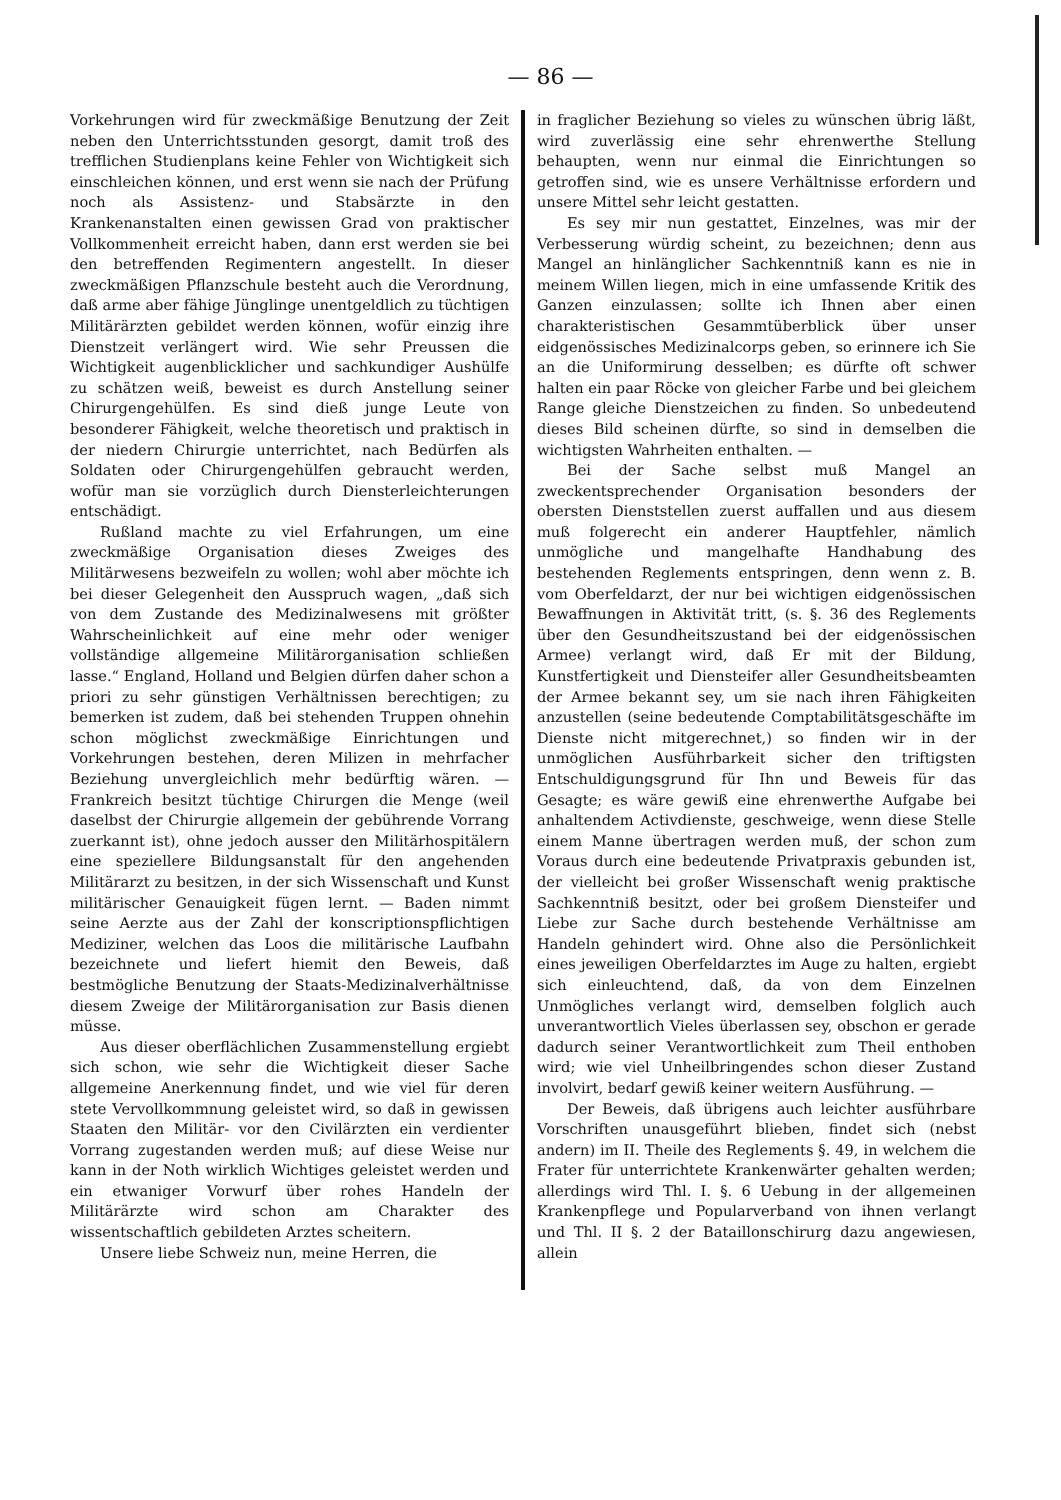— 86 —
Vorkehrungen wird für zweckmäßige Benutzung der Zeit neben den Unterrichtsstunden gesorgt, damit troß des trefflichen Studienplans keine Fehler von Wichtigkeit sich einschleichen können, und erst wenn sie nach der Prüfung noch als Assistenz- und Stabsärzte in den Krankenanstalten einen gewissen Grad von praktischer Vollkommenheit erreicht haben, dann erst werden sie bei den betreffenden Regimentern angestellt. In dieser zweckmäßigen Pflanzschule besteht auch die Verordnung, daß arme aber fähige Jünglinge unentgeldlich zu tüchtigen Militärärzten gebildet werden können, wofür einzig ihre Dienstzeit verlängert wird. Wie sehr Preussen die Wichtigkeit augenblicklicher und sachkundiger Aushülfe zu schätzen weiß, beweist es durch Anstellung seiner Chirurgengehülfen. Es sind dieß junge Leute von besonderer Fähigkeit, welche theoretisch und praktisch in der niedern Chirurgie unterrichtet, nach Bedürfen als Soldaten oder Chirurgengehülfen gebraucht werden, wofür man sie vorzüglich durch Diensterleichterungen entschädigt.
Rußland machte zu viel Erfahrungen, um eine zweckmäßige Organisation dieses Zweiges des Militärwesens bezweifeln zu wollen; wohl aber möchte ich bei dieser Gelegenheit den Ausspruch wagen, „daß sich von dem Zustande des Medizinalwesens mit größter Wahrscheinlichkeit auf eine mehr oder weniger vollständige allgemeine Militärorganisation schließen lasse.“ England, Holland und Belgien dürfen daher schon a priori zu sehr günstigen Verhältnissen berechtigen; zu bemerken ist zudem, daß bei stehenden Truppen ohnehin schon möglichst zweckmäßige Einrichtungen und Vorkehrungen bestehen, deren Milizen in mehrfacher Beziehung unvergleichlich mehr bedürftig wären. — Frankreich besitzt tüchtige Chirurgen die Menge (weil daselbst der Chirurgie allgemein der gebührende Vorrang zuerkannt ist), ohne jedoch ausser den Militärhospitälern eine speziellere Bildungsanstalt für den angehenden Militärarzt zu besitzen, in der sich Wissenschaft und Kunst militärischer Genauigkeit fügen lernt. — Baden nimmt seine Aerzte aus der Zahl der konscriptionspflichtigen Mediziner, welchen das Loos die militärische Laufbahn bezeichnete und liefert hiemit den Beweis, daß bestmögliche Benutzung der Staats-Medizinalverhältnisse diesem Zweige der Militärorganisation zur Basis dienen müsse.
Aus dieser oberflächlichen Zusammenstellung ergiebt sich schon, wie sehr die Wichtigkeit dieser Sache allgemeine Anerkennung findet, und wie viel für deren stete Vervollkommnung geleistet wird, so daß in gewissen Staaten den Militär- vor den Civilärzten ein verdienter Vorrang zugestanden werden muß; auf diese Weise nur kann in der Noth wirklich Wichtiges geleistet werden und ein etwaniger Vorwurf über rohes Handeln der Militärärzte wird schon am Charakter des wissentschaftlich gebildeten Arztes scheitern.
Unsere liebe Schweiz nun, meine Herren, die
in fraglicher Beziehung so vieles zu wünschen übrig läßt, wird zuverlässig eine sehr ehrenwerthe Stellung behaupten, wenn nur einmal die Einrichtungen so getroffen sind, wie es unsere Verhältnisse erfordern und unsere Mittel sehr leicht gestatten.
Es sey mir nun gestattet, Einzelnes, was mir der Verbesserung würdig scheint, zu bezeichnen; denn aus Mangel an hinlänglicher Sachkenntniß kann es nie in meinem Willen liegen, mich in eine umfassende Kritik des Ganzen einzulassen; sollte ich Ihnen aber einen charakteristischen Gesammtüberblick über unser eidgenössisches Medizinalcorps geben, so erinnere ich Sie an die Uniformirung desselben; es dürfte oft schwer halten ein paar Röcke von gleicher Farbe und bei gleichem Range gleiche Dienstzeichen zu finden. So unbedeutend dieses Bild scheinen dürfte, so sind in demselben die wichtigsten Wahrheiten enthalten. —
Bei der Sache selbst muß Mangel an zweckentsprechender Organisation besonders der obersten Dienststellen zuerst auffallen und aus diesem muß folgerecht ein anderer Hauptfehler, nämlich unmögliche und mangelhafte Handhabung des bestehenden Reglements entspringen, denn wenn z. B. vom Oberfeldarzt, der nur bei wichtigen eidgenössischen Bewaffnungen in Aktivität tritt, (s. §. 36 des Reglements über den Gesundheitszustand bei der eidgenössischen Armee) verlangt wird, daß Er mit der Bildung, Kunstfertigkeit und Diensteifer aller Gesundheitsbeamten der Armee bekannt sey, um sie nach ihren Fähigkeiten anzustellen (seine bedeutende Comptabilitätsgeschäfte im Dienste nicht mitgerechnet,) so finden wir in der unmöglichen Ausführbarkeit sicher den triftigsten Entschuldigungsgrund für Ihn und Beweis für das Gesagte; es wäre gewiß eine ehrenwerthe Aufgabe bei anhaltendem Activdienste, geschweige, wenn diese Stelle einem Manne übertragen werden muß, der schon zum Voraus durch eine bedeutende Privatpraxis gebunden ist, der vielleicht bei großer Wissenschaft wenig praktische Sachkenntniß besitzt, oder bei großem Diensteifer und Liebe zur Sache durch bestehende Verhältnisse am Handeln gehindert wird. Ohne also die Persönlichkeit eines jeweiligen Oberfeldarztes im Auge zu halten, ergiebt sich einleuchtend, daß, da von dem Einzelnen Unmögliches verlangt wird, demselben folglich auch unverantwortlich Vieles überlassen sey, obschon er gerade dadurch seiner Verantwortlichkeit zum Theil enthoben wird; wie viel Unheilbringendes schon dieser Zustand involvirt, bedarf gewiß keiner weitern Ausführung. —
Der Beweis, daß übrigens auch leichter ausführbare Vorschriften unausgeführt blieben, findet sich (nebst andern) im II. Theile des Reglements §. 49, in welchem die Frater für unterrichtete Krankenwärter gehalten werden; allerdings wird Thl. I. §. 6 Uebung in der allgemeinen Krankenpflege und Popularverband von ihnen verlangt und Thl. II §. 2 der Bataillonschirurg dazu angewiesen, allein